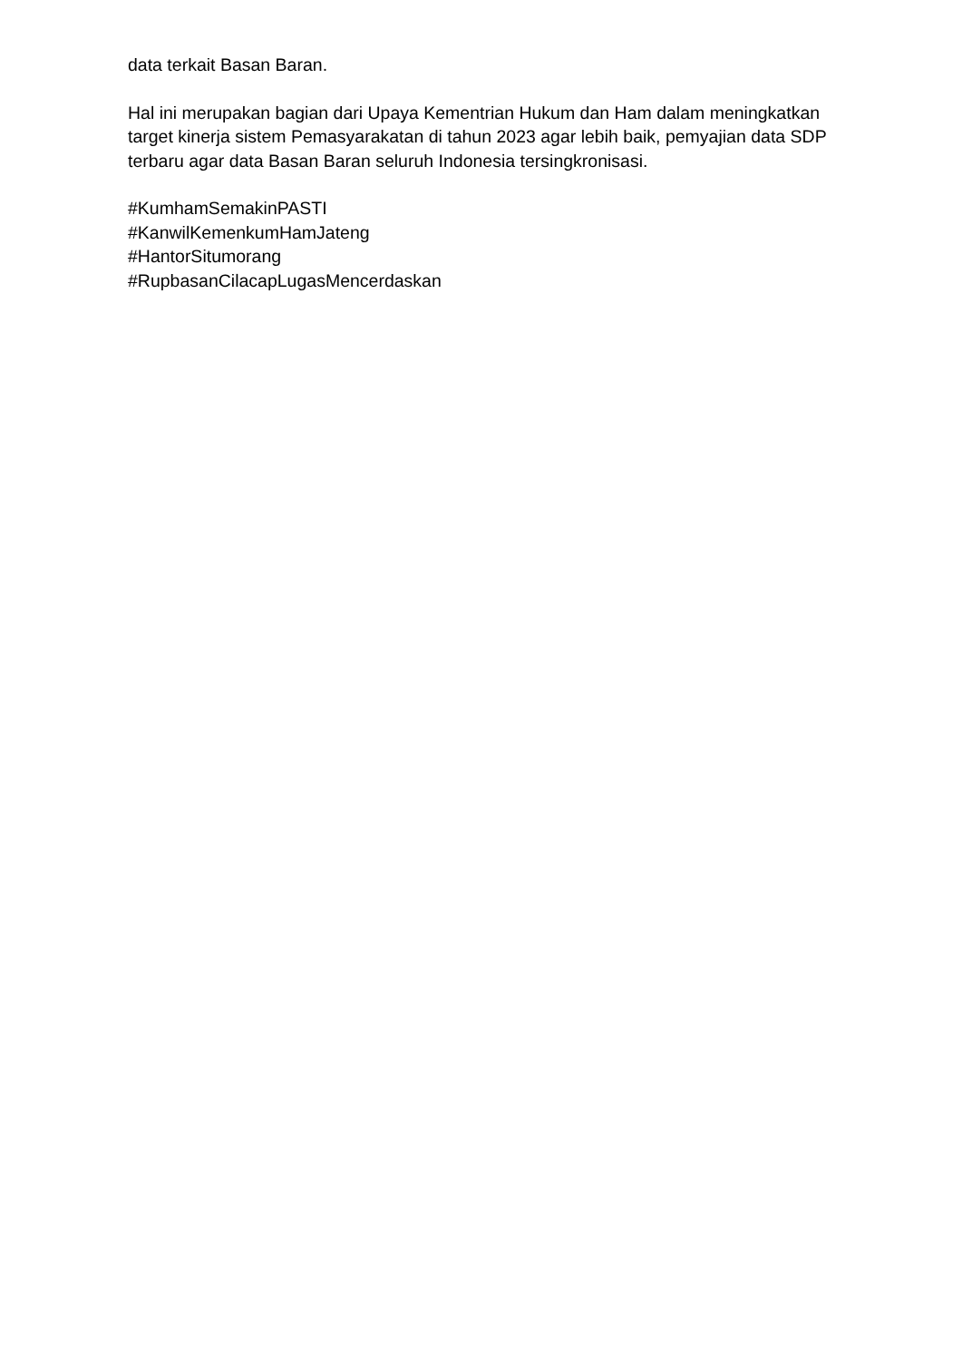data terkait Basan Baran.
Hal ini merupakan bagian dari Upaya Kementrian Hukum dan Ham dalam meningkatkan target kinerja sistem Pemasyarakatan di tahun 2023 agar lebih baik, pemyajian data SDP terbaru agar data Basan Baran seluruh Indonesia tersingkronisasi.
#KumhamSemakinPASTI
#KanwilKemenkumHamJateng
#HantorSitumorang
#RupbasanCilacapLugasMencerdaskan